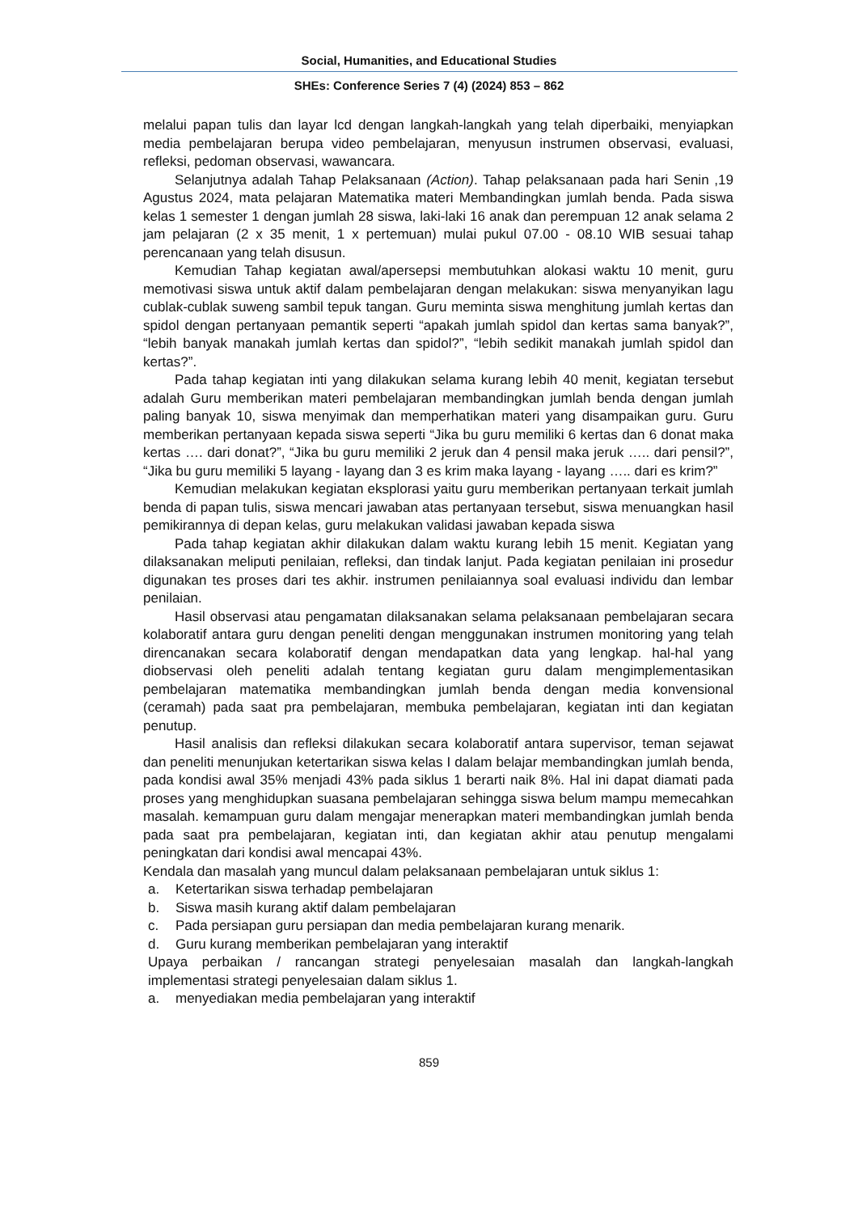Social, Humanities, and Educational Studies
SHEs: Conference Series 7 (4) (2024) 853 – 862
melalui papan tulis dan layar lcd dengan langkah-langkah yang telah diperbaiki, menyiapkan media pembelajaran berupa video pembelajaran, menyusun instrumen observasi, evaluasi, refleksi, pedoman observasi, wawancara.
Selanjutnya adalah Tahap Pelaksanaan (Action). Tahap pelaksanaan pada hari Senin ,19 Agustus 2024, mata pelajaran Matematika materi Membandingkan jumlah benda. Pada siswa kelas 1 semester 1 dengan jumlah 28 siswa, laki-laki 16 anak dan perempuan 12 anak selama 2 jam pelajaran (2 x 35 menit, 1 x pertemuan) mulai pukul 07.00 - 08.10 WIB sesuai tahap perencanaan yang telah disusun.
Kemudian Tahap kegiatan awal/apersepsi membutuhkan alokasi waktu 10 menit, guru memotivasi siswa untuk aktif dalam pembelajaran dengan melakukan: siswa menyanyikan lagu cublak-cublak suweng sambil tepuk tangan. Guru meminta siswa menghitung jumlah kertas dan spidol dengan pertanyaan pemantik seperti “apakah jumlah spidol dan kertas sama banyak?”, “lebih banyak manakah jumlah kertas dan spidol?”, “lebih sedikit manakah jumlah spidol dan kertas?”.
Pada tahap kegiatan inti yang dilakukan selama kurang lebih 40 menit, kegiatan tersebut adalah Guru memberikan materi pembelajaran membandingkan jumlah benda dengan jumlah paling banyak 10, siswa menyimak dan memperhatikan materi yang disampaikan guru. Guru memberikan pertanyaan kepada siswa seperti “Jika bu guru memiliki 6 kertas dan 6 donat maka kertas …. dari donat?”, “Jika bu guru memiliki 2 jeruk dan 4 pensil maka jeruk ….. dari pensil?”, “Jika bu guru memiliki 5 layang - layang dan 3 es krim maka layang - layang ….. dari es krim?”
Kemudian melakukan kegiatan eksplorasi yaitu guru memberikan pertanyaan terkait jumlah benda di papan tulis, siswa mencari jawaban atas pertanyaan tersebut, siswa menuangkan hasil pemikirannya di depan kelas, guru melakukan validasi jawaban kepada siswa
Pada tahap kegiatan akhir dilakukan dalam waktu kurang lebih 15 menit. Kegiatan yang dilaksanakan meliputi penilaian, refleksi, dan tindak lanjut. Pada kegiatan penilaian ini prosedur digunakan tes proses dari tes akhir. instrumen penilaiannya soal evaluasi individu dan lembar penilaian.
Hasil observasi atau pengamatan dilaksanakan selama pelaksanaan pembelajaran secara kolaboratif antara guru dengan peneliti dengan menggunakan instrumen monitoring yang telah direncanakan secara kolaboratif dengan mendapatkan data yang lengkap. hal-hal yang diobservasi oleh peneliti adalah tentang kegiatan guru dalam mengimplementasikan pembelajaran matematika membandingkan jumlah benda dengan media konvensional (ceramah) pada saat pra pembelajaran, membuka pembelajaran, kegiatan inti dan kegiatan penutup.
Hasil analisis dan refleksi dilakukan secara kolaboratif antara supervisor, teman sejawat dan peneliti menunjukan ketertarikan siswa kelas I dalam belajar membandingkan jumlah benda, pada kondisi awal 35% menjadi 43% pada siklus 1 berarti naik 8%. Hal ini dapat diamati pada proses yang menghidupkan suasana pembelajaran sehingga siswa belum mampu memecahkan masalah. kemampuan guru dalam mengajar menerapkan materi membandingkan jumlah benda pada saat pra pembelajaran, kegiatan inti, dan kegiatan akhir atau penutup mengalami peningkatan dari kondisi awal mencapai 43%.
Kendala dan masalah yang muncul dalam pelaksanaan pembelajaran untuk siklus 1:
a. Ketertarikan siswa terhadap pembelajaran
b. Siswa masih kurang aktif dalam pembelajaran
c. Pada persiapan guru persiapan dan media pembelajaran kurang menarik.
d. Guru kurang memberikan pembelajaran yang interaktif
Upaya perbaikan / rancangan strategi penyelesaian masalah dan langkah-langkah implementasi strategi penyelesaian dalam siklus 1.
a. menyediakan media pembelajaran yang interaktif
859